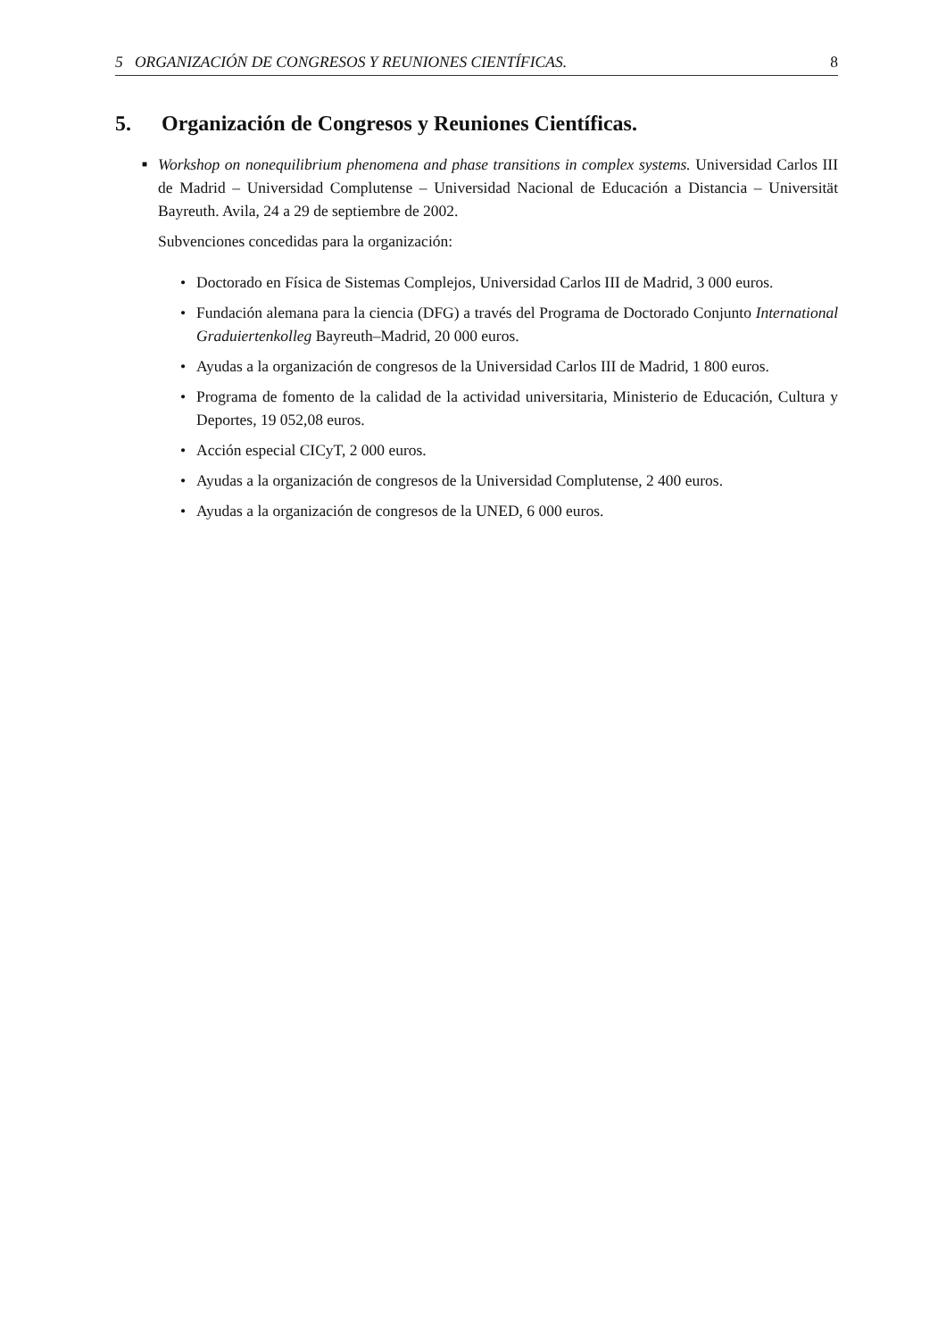5 ORGANIZACIÓN DE CONGRESOS Y REUNIONES CIENTÍFICAS. 8
5. Organización de Congresos y Reuniones Científicas.
■
Workshop on nonequilibrium phenomena and phase transitions in complex systems. Universidad Carlos III de Madrid – Universidad Complutense – Universidad Nacional de Educación a Distancia – Universität Bayreuth. Avila, 24 a 29 de septiembre de 2002.
Subvenciones concedidas para la organización:
• Doctorado en Física de Sistemas Complejos, Universidad Carlos III de Madrid, 3 000 euros.
• Fundación alemana para la ciencia (DFG) a través del Programa de Doctorado Conjunto International Graduiertenkolleg Bayreuth–Madrid, 20 000 euros.
• Ayudas a la organización de congresos de la Universidad Carlos III de Madrid, 1 800 euros.
• Programa de fomento de la calidad de la actividad universitaria, Ministerio de Educación, Cultura y Deportes, 19 052,08 euros.
• Acción especial CICyT, 2 000 euros.
• Ayudas a la organización de congresos de la Universidad Complutense, 2 400 euros.
• Ayudas a la organización de congresos de la UNED, 6 000 euros.